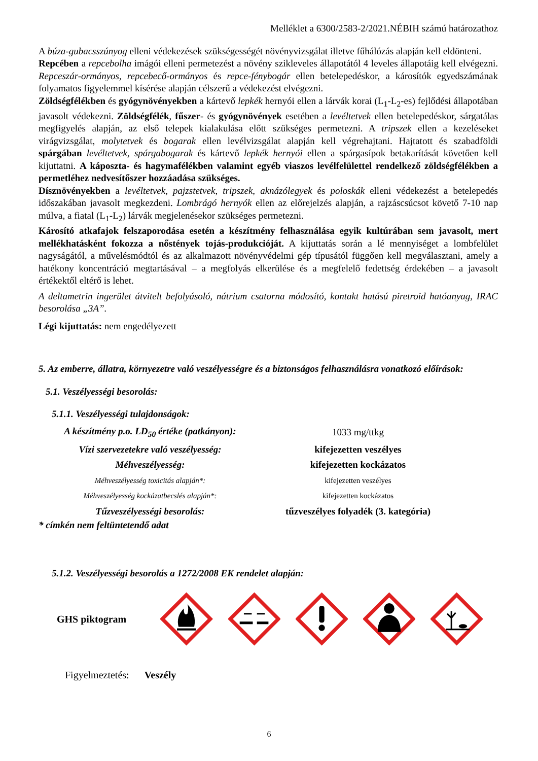Melléklet a 6300/2583-2/2021.NÉBIH számú határozathoz
A búza-gubacsszúnyog elleni védekezések szükségességét növényvizsgálat illetve fűhálózás alapján kell eldönteni.
Repcében a repcebolha imágói elleni permetezést a növény szikleveles állapotától 4 leveles állapotáig kell elvégezni. Repceszár-ormányos, repcebecő-ormányos és repce-fénybogár ellen betelepedéskor, a károsítók egyedszámának folyamatos figyelemmel kísérése alapján célszerű a védekezést elvégezni.
Zöldségfélékben és gyógynövényekben a kártevő lepkék hernyói ellen a lárvák korai (L<sub>1</sub>-L<sub>2</sub>-es) fejlődési állapotában javasolt védekezni. Zöldségfélék, fűszer- és gyógynövények esetében a levéltetvek ellen betelepedéskor, sárgatálas megfigyelés alapján, az első telepek kialakulása előtt szükséges permetezni. A tripszek ellen a kezeléseket virágvizsgálat, molytetvek és bogarak ellen levélvizsgálat alapján kell végrehajtani. Hajtatott és szabadföldi spárgában levéltetvek, spárgabogarak és kártevő lepkék hernyói ellen a spárgasípok betakarítását követően kell kijuttatni. A káposzta- és hagymafélékben valamint egyéb viaszos levélfelülettel rendelkező zöldségfélékben a permetléhez nedvesítőszer hozzáadása szükséges.
Dísznövényekben a levéltetvek, pajzstetvek, tripszek, aknázólegyek és poloskák elleni védekezést a betelepedés időszakában javasolt megkezdeni. Lombrágó hernyók ellen az előrejelzés alapján, a rajzáscsúcsot követő 7-10 nap múlva, a fiatal (L<sub>1</sub>-L<sub>2</sub>) lárvák megjelenésekor szükséges permetezni.
Károsító atkafajok felszaporodása esetén a készítmény felhasználása egyik kultúrában sem javasolt, mert mellékhatásként fokozza a nőstények tojás-produkcióját. A kijuttatás során a lé mennyiséget a lombfelület nagyságától, a művelésmódtól és az alkalmazott növényvédelmi gép típusától függően kell megválasztani, amely a hatékony koncentráció megtartásával – a megfolyás elkerülése és a megfelelő fedettség érdekében – a javasolt értékektől eltérő is lehet.
A deltametrin ingerület átvitelt befolyásoló, nátrium csatorna módosító, kontakt hatású piretroid hatóanyag, IRAC besorolása „3A”.
Légi kijuttatás: nem engedélyezett
5. Az emberre, állatra, környezetre való veszélyességre és a biztonságos felhasználásra vonatkozó előírások:
5.1. Veszélyességi besorolás:
5.1.1. Veszélyességi tulajdonságok:
| A készítmény p.o. LD<sub>50</sub> értéke (patkányon): | 1033 mg/ttkg |
| Vízi szervezetekre való veszélyesség: | kifejezetten veszélyes |
| Méhveszélyesség: | kifejezetten kockázatos |
| Méhveszélyesség toxicitás alapján*: | kifejezetten veszélyes |
| Méhveszélyesség kockázatbecslés alapján*: | kifejezetten kockázatos |
| Tűzveszélyességi besorolás: | tűzveszélyes folyadék (3. kategória) |
* címkén nem feltüntetendő adat
5.1.2. Veszélyességi besorolás a 1272/2008 EK rendelet alapján:
GHS piktogram
Figyelmeztetés: Veszély
6